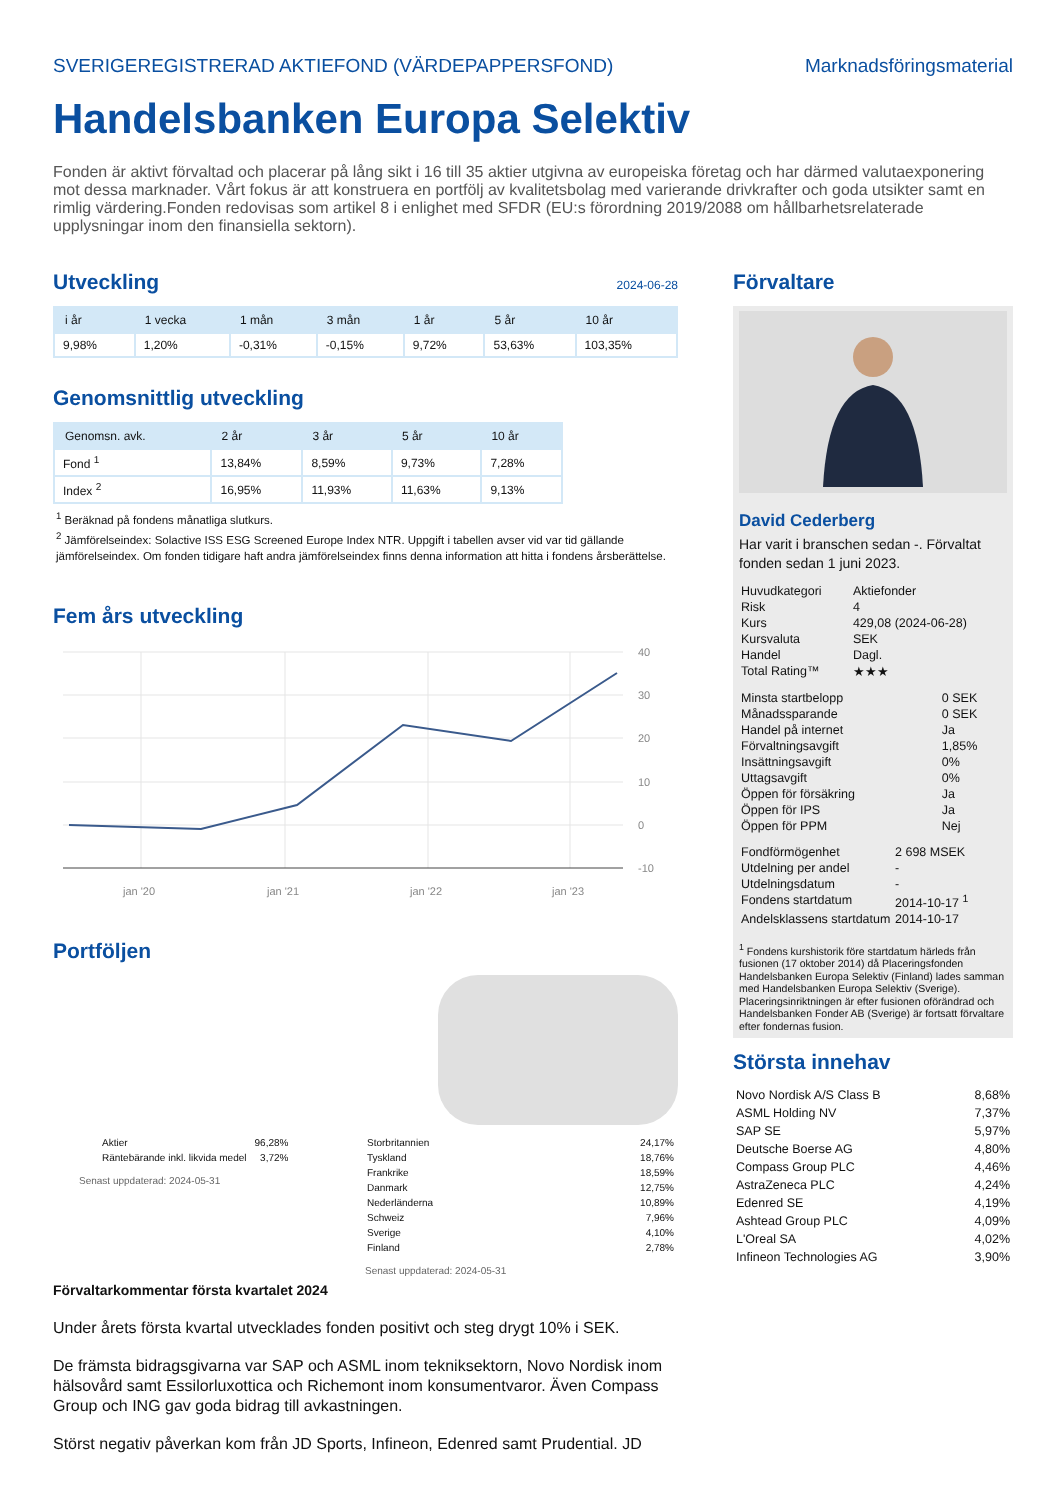SVERIGEREGISTRERAD AKTIEFOND (VÄRDEPAPPERSFOND) Marknadsföringsmaterial
Handelsbanken Europa Selektiv
Fonden är aktivt förvaltad och placerar på lång sikt i 16 till 35 aktier utgivna av europeiska företag och har därmed valutaexponering mot dessa marknader. Vårt fokus är att konstruera en portfölj av kvalitetsbolag med varierande drivkrafter och goda utsikter samt en rimlig värdering.Fonden redovisas som artikel 8 i enlighet med SFDR (EU:s förordning 2019/2088 om hållbarhetsrelaterade upplysningar inom den finansiella sektorn).
Utveckling 2024-06-28
| i år | 1 vecka | 1 mån | 3 mån | 1 år | 5 år | 10 år |
| --- | --- | --- | --- | --- | --- | --- |
| 9,98% | 1,20% | -0,31% | -0,15% | 9,72% | 53,63% | 103,35% |
Genomsnittlig utveckling
| Genomsn. avk. | 2 år | 3 år | 5 år | 10 år |
| --- | --- | --- | --- | --- |
| Fond <sup>1</sup> | 13,84% | 8,59% | 9,73% | 7,28% |
| Index <sup>2</sup> | 16,95% | 11,93% | 11,63% | 9,13% |
<sup>1</sup> Beräknad på fondens månatliga slutkurs.
<sup>2</sup> Jämförelseindex: Solactive ISS ESG Screened Europe Index NTR. Uppgift i tabellen avser vid var tid gällande jämförelseindex. Om fonden tidigare haft andra jämförelseindex finns denna information att hitta i fondens årsberättelse.
Fem års utveckling
40
30
20
10
0
-10
jan '20
jan '21
jan '22
jan '23
Portföljen
| Aktier | 96,28% |
| Räntebärande inkl. likvida medel | 3,72% |
Senast uppdaterad: 2024-05-31
| Storbritannien | 24,17% |
| Tyskland | 18,76% |
| Frankrike | 18,59% |
| Danmark | 12,75% |
| Nederländerna | 10,89% |
| Schweiz | 7,96% |
| Sverige | 4,10% |
| Finland | 2,78% |
Senast uppdaterad: 2024-05-31
Förvaltarkommentar första kvartalet 2024
Under årets första kvartal utvecklades fonden positivt och steg drygt 10% i SEK.
De främsta bidragsgivarna var SAP och ASML inom tekniksektorn, Novo Nordisk inom hälsovård samt Essilorluxottica och Richemont inom konsumentvaror. Även Compass Group och ING gav goda bidrag till avkastningen.
Störst negativ påverkan kom från JD Sports, Infineon, Edenred samt Prudential. JD
Förvaltare
David Cederberg
Har varit i branschen sedan -. Förvaltat fonden sedan 1 juni 2023.
| Huvudkategori | Aktiefonder |
| Risk | 4 |
| Kurs | 429,08 (2024-06-28) |
| Kursvaluta | SEK |
| Handel | Dagl. |
| Total Rating™ | ★★★ |
| Minsta startbelopp | 0 SEK |
| Månadssparande | 0 SEK |
| Handel på internet | Ja |
| Förvaltningsavgift | 1,85% |
| Insättningsavgift | 0% |
| Uttagsavgift | 0% |
| Öppen för försäkring | Ja |
| Öppen för IPS | Ja |
| Öppen för PPM | Nej |
| Fondförmögenhet | 2 698 MSEK |
| Utdelning per andel | - |
| Utdelningsdatum | - |
| Fondens startdatum | 2014-10-17 <sup>1</sup> |
| Andelsklassens startdatum | 2014-10-17 |
<sup>1</sup> Fondens kurshistorik före startdatum härleds från fusionen (17 oktober 2014) då Placeringsfonden Handelsbanken Europa Selektiv (Finland) lades samman med Handelsbanken Europa Selektiv (Sverige). Placeringsinriktningen är efter fusionen oförändrad och Handelsbanken Fonder AB (Sverige) är fortsatt förvaltare efter fondernas fusion.
Största innehav
| Novo Nordisk A/S Class B | 8,68% |
| ASML Holding NV | 7,37% |
| SAP SE | 5,97% |
| Deutsche Boerse AG | 4,80% |
| Compass Group PLC | 4,46% |
| AstraZeneca PLC | 4,24% |
| Edenred SE | 4,19% |
| Ashtead Group PLC | 4,09% |
| L'Oreal SA | 4,02% |
| Infineon Technologies AG | 3,90% |